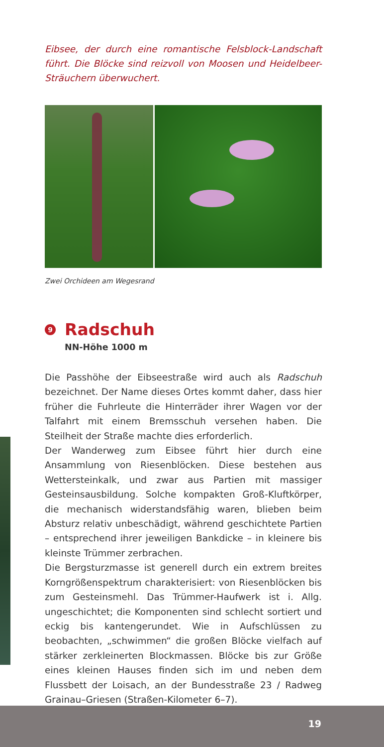Eibsee, der durch eine romantische Felsblock-Landschaft führt. Die Blöcke sind reizvoll von Moosen und Heidelbeer-Sträuchern überwuchert.
Zwei Orchideen am Wegesrand
9 Radschuh
NN-Höhe 1000 m
Die Passhöhe der Eibseestraße wird auch als Radschuh bezeichnet. Der Name dieses Ortes kommt daher, dass hier früher die Fuhrleute die Hinterräder ihrer Wagen vor der Talfahrt mit einem Bremsschuh versehen haben. Die Steilheit der Straße machte dies erforderlich.
Der Wanderweg zum Eibsee führt hier durch eine Ansammlung von Riesenblöcken. Diese bestehen aus Wettersteinkalk, und zwar aus Partien mit massiger Gesteinsausbildung. Solche kompakten Groß-Kluftkörper, die mechanisch widerstandsfähig waren, blieben beim Absturz relativ unbeschädigt, während geschichtete Partien – entsprechend ihrer jeweiligen Bankdicke – in kleinere bis kleinste Trümmer zerbrachen.
Die Bergsturzmasse ist generell durch ein extrem breites Korngrößenspektrum charakterisiert: von Riesenblöcken bis zum Gesteinsmehl. Das Trümmer-Haufwerk ist i. Allg. ungeschichtet; die Komponenten sind schlecht sortiert und eckig bis kantengerundet. Wie in Aufschlüssen zu beobachten, „schwimmen“ die großen Blöcke vielfach auf stärker zerkleinerten Blockmassen. Blöcke bis zur Größe eines kleinen Hauses finden sich im und neben dem Flussbett der Loisach, an der Bundesstraße 23 / Radweg Grainau–Griesen (Straßen-Kilometer 6–7).
19